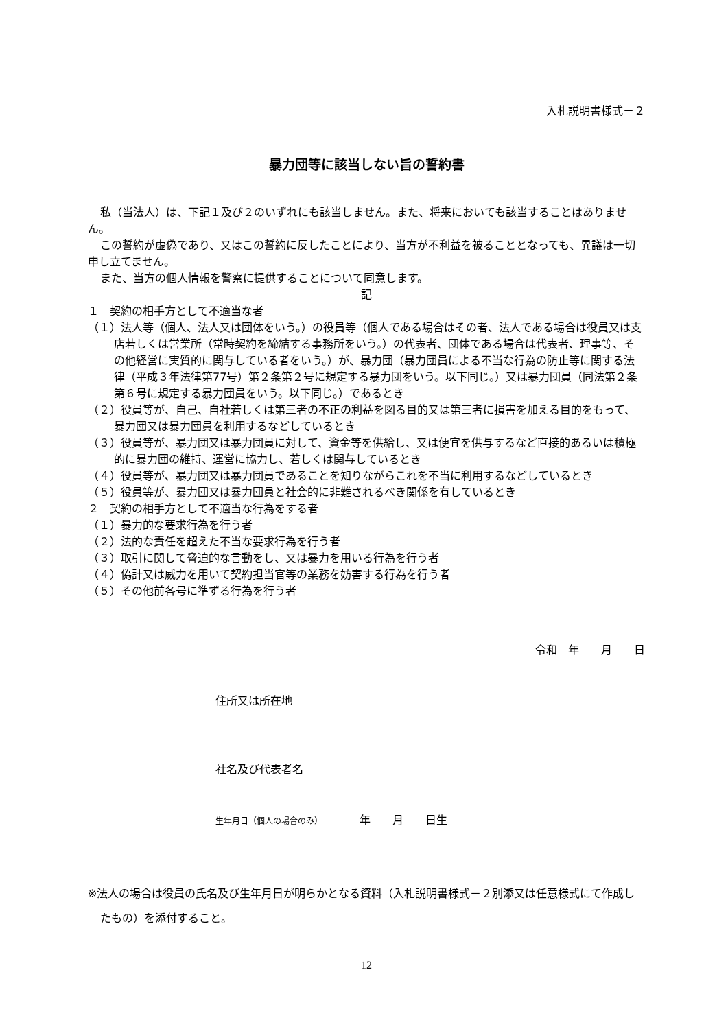入札説明書様式－２
暴力団等に該当しない旨の誓約書
私（当法人）は、下記１及び２のいずれにも該当しません。また、将来においても該当することはありません。
この誓約が虚偽であり、又はこの誓約に反したことにより、当方が不利益を被ることとなっても、異議は一切申し立てません。
また、当方の個人情報を警察に提供することについて同意します。
記
１　契約の相手方として不適当な者
（１）法人等（個人、法人又は団体をいう。）の役員等（個人である場合はその者、法人である場合は役員又は支店若しくは営業所（常時契約を締結する事務所をいう。）の代表者、団体である場合は代表者、理事等、その他経営に実質的に関与している者をいう。）が、暴力団（暴力団員による不当な行為の防止等に関する法律（平成３年法律第77号）第２条第２号に規定する暴力団をいう。以下同じ。）又は暴力団員（同法第２条第６号に規定する暴力団員をいう。以下同じ。）であるとき
（２）役員等が、自己、自社若しくは第三者の不正の利益を図る目的又は第三者に損害を加える目的をもって、暴力団又は暴力団員を利用するなどしているとき
（３）役員等が、暴力団又は暴力団員に対して、資金等を供給し、又は便宜を供与するなど直接的あるいは積極的に暴力団の維持、運営に協力し、若しくは関与しているとき
（４）役員等が、暴力団又は暴力団員であることを知りながらこれを不当に利用するなどしているとき
（５）役員等が、暴力団又は暴力団員と社会的に非難されるべき関係を有しているとき
２　契約の相手方として不適当な行為をする者
（１）暴力的な要求行為を行う者
（２）法的な責任を超えた不当な要求行為を行う者
（３）取引に関して脅迫的な言動をし、又は暴力を用いる行為を行う者
（４）偽計又は威力を用いて契約担当官等の業務を妨害する行為を行う者
（５）その他前各号に準ずる行為を行う者
令和　年　　月　　日
住所又は所在地
社名及び代表者名
生年月日（個人の場合のみ） 年　　月　　日生
※法人の場合は役員の氏名及び生年月日が明らかとなる資料（入札説明書様式－２別添又は任意様式にて作成したもの）を添付すること。
12